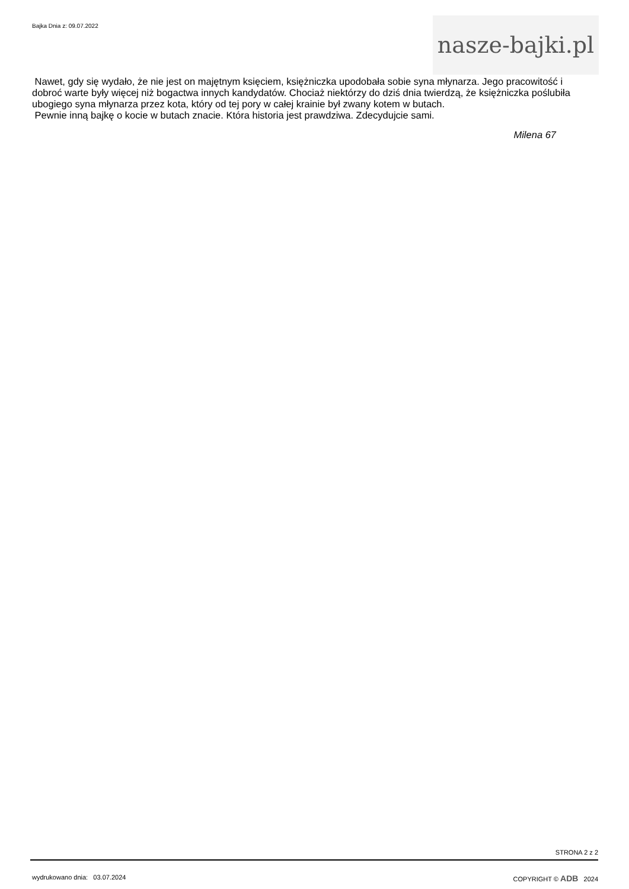Bajka Dnia z: 09.07.2022
nasze-bajki.pl
Nawet, gdy się wydało, że nie jest on majętnym księciem, księżniczka upodobała sobie syna młynarza. Jego pracowitość i dobroć warte były więcej niż bogactwa innych kandydatów. Chociaż niektórzy do dziś dnia twierdzą, że księżniczka poślubiła ubogiego syna młynarza przez kota, który od tej pory w całej krainie był zwany kotem w butach.
Pewnie inną bajkę o kocie w butach znacie. Która historia jest prawdziwa. Zdecydujcie sami.
Milena 67
STRONA 2 z 2
wydrukowano dnia: 03.07.2024 COPYRIGHT © ADB 2024